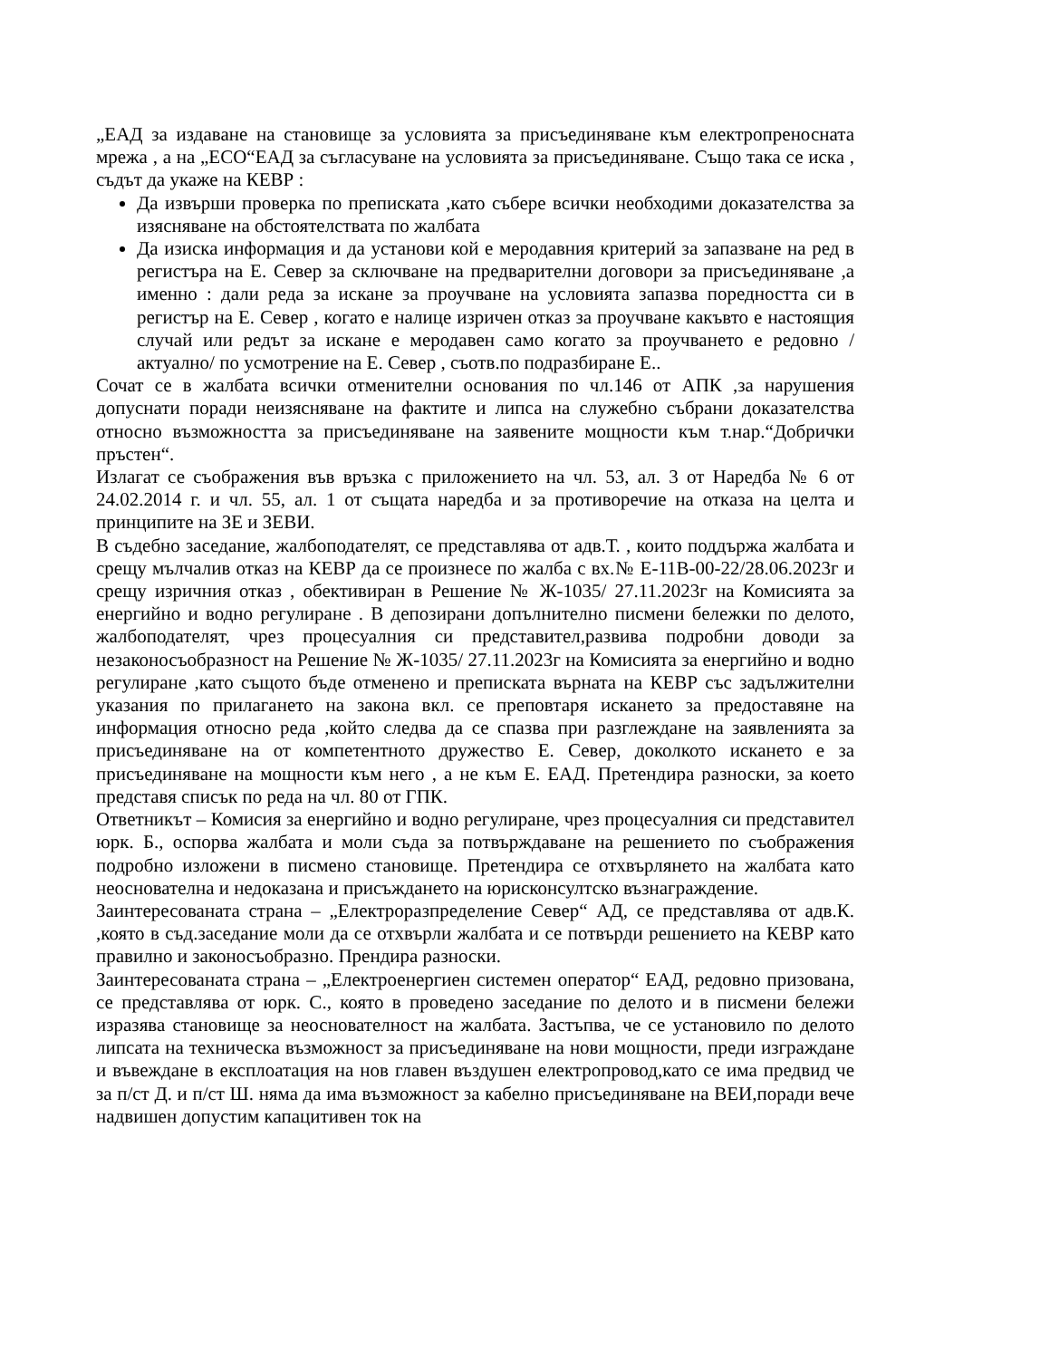„ЕАД за издаване на становище за условията за присъединяване към електропреносната мрежа , а на „ЕСО“ЕАД за съгласуване на условията за присъединяване. Също така се иска , съдът да укаже на КЕВР :
Да извърши проверка по преписката ,като събере всички необходими доказателства за изясняване на обстоятелствата по жалбата
Да изиска информация и да установи кой е меродавния критерий за запазване на ред в регистъра на Е. Север за сключване на предварителни договори за присъединяване ,а именно : дали реда за искане за проучване на условията запазва поредността си в регистър на Е. Север , когато е налице изричен отказ за проучване какъвто е настоящия случай или редът за искане е меродавен само когато за проучването е редовно /актуално/ по усмотрение на Е. Север , съотв.по подразбиране Е..
Сочат се в жалбата всички отменителни основания по чл.146 от АПК ,за нарушения допуснати поради неизясняване на фактите и липса на служебно събрани доказателства относно възможността за присъединяване на заявените мощности към т.нар.“Добрички пръстен“.
Излагат се съображения във връзка с приложението на чл. 53, ал. 3 от Наредба № 6 от 24.02.2014 г. и чл. 55, ал. 1 от същата наредба и за противоречие на отказа на целта и принципите на ЗЕ и ЗЕВИ.
В съдебно заседание, жалбоподателят, се представлява от адв.Т. , които поддържа жалбата и срещу мълчалив отказ на КЕВР да се произнесе по жалба с вх.№ Е-11В-00-22/28.06.2023г и срещу изричния отказ , обективиран в Решение № Ж-1035/ 27.11.2023г на Комисията за енергийно и водно регулиране . В депозирани допълнително писмени бележки по делото, жалбоподателят, чрез процесуалния си представител,развива подробни доводи за незаконосъобразност на Решение № Ж-1035/ 27.11.2023г на Комисията за енергийно и водно регулиране ,като същото бъде отменено и преписката върната на КЕВР със задължителни указания по прилагането на закона вкл. се преповтаря искането за предоставяне на информация относно реда ,който следва да се спазва при разглеждане на заявленията за присъединяване на от компетентното дружество Е. Север, доколкото искането е за присъединяване на мощности към него , а не към Е. ЕАД. Претендира разноски, за което представя списък по реда на чл. 80 от ГПК.
Ответникът – Комисия за енергийно и водно регулиране, чрез процесуалния си представител юрк. Б., оспорва жалбата и моли съда за потвърждаване на решението по съображения подробно изложени в писмено становище. Претендира се отхвърлянето на жалбата като неоснователна и недоказана и присъждането на юрисконсултско възнаграждение.
Заинтересованата страна – „Електроразпределение Север“ АД, се представлява от адв.К. ,която в съд.заседание моли да се отхвърли жалбата и се потвърди решението на КЕВР като правилно и законосъобразно. Прендира разноски.
Заинтересованата страна – „Електроенергиен системен оператор“ ЕАД, редовно призована, се представлява от юрк. С., която в проведено заседание по делото и в писмени бележи изразява становище за неоснователност на жалбата. Застъпва, че се установило по делото липсата на техническа възможност за присъединяване на нови мощности, преди изграждане и въвеждане в експлоатация на нов главен въздушен електропровод,като се има предвид че за п/ст Д. и п/ст Ш. няма да има възможност за кабелно присъединяване на ВЕИ,поради вече надвишен допустим капацитивен ток на